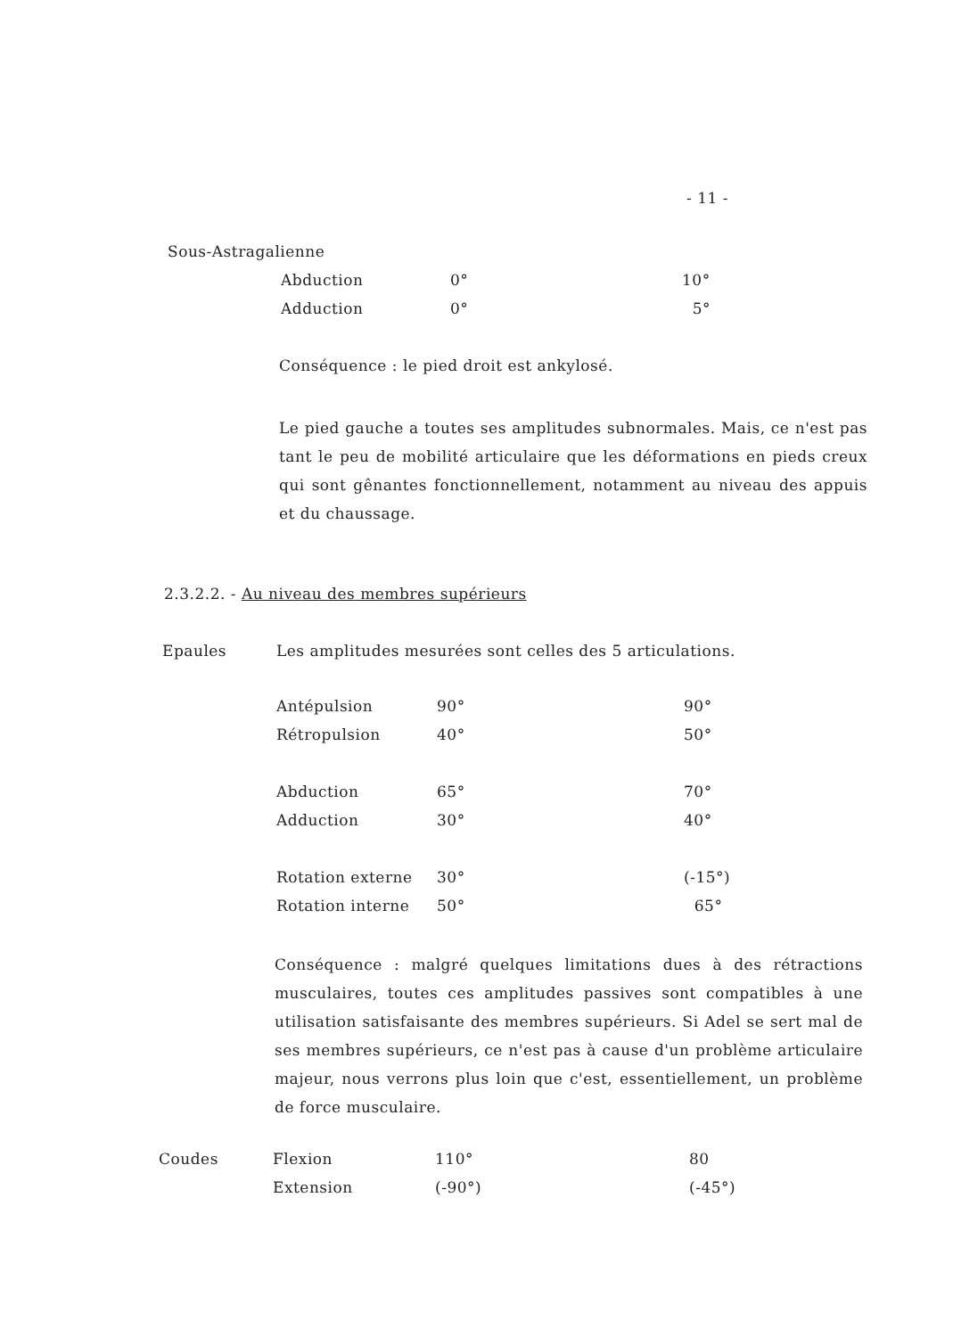- 11 -
Sous-Astragalienne
| Abduction | 0° | 10° |
| Adduction | 0° | 5° |
Conséquence : le pied droit est ankylosé.
Le pied gauche a toutes ses amplitudes subnormales. Mais, ce n'est pas tant le peu de mobilité articulaire que les déformations en pieds creux qui sont gênantes fonctionnellement, notamment au niveau des appuis et du chaussage.
2.3.2.2. - Au niveau des membres supérieurs
Epaules
Les amplitudes mesurées sont celles des 5 articulations.
| Antépulsion | 90° | 90° |
| Rétropulsion | 40° | 50° |
| Abduction | 65° | 70° |
| Adduction | 30° | 40° |
| Rotation externe | 30° | (-15°) |
| Rotation interne | 50° | 65° |
Conséquence : malgré quelques limitations dues à des rétractions musculaires, toutes ces amplitudes passives sont compatibles à une utilisation satisfaisante des membres supérieurs. Si Adel se sert mal de ses membres supérieurs, ce n'est pas à cause d'un problème articulaire majeur, nous verrons plus loin que c'est, essentiellement, un problème de force musculaire.
Coudes
| Flexion | 110° | 80 |
| Extension | (-90°) | (-45°) |